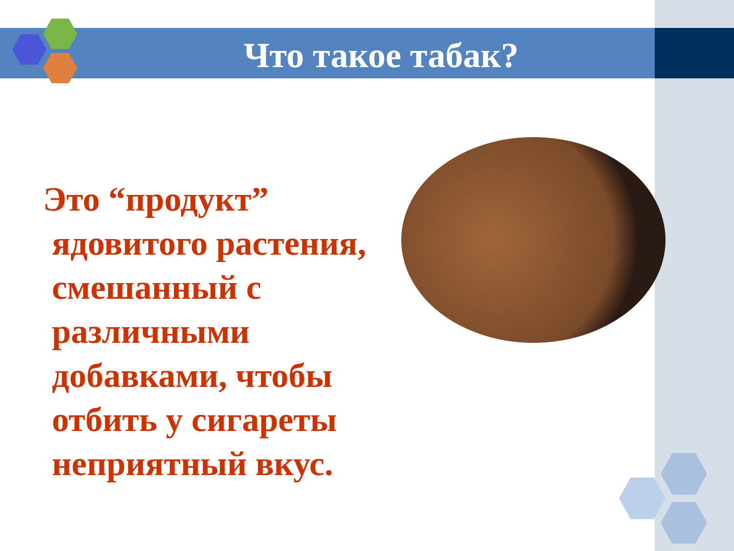Что такое табак?
Это “продукт”
ядовитого растения, смешанный с различными добавками, чтобы отбить у сигареты неприятный вкус.